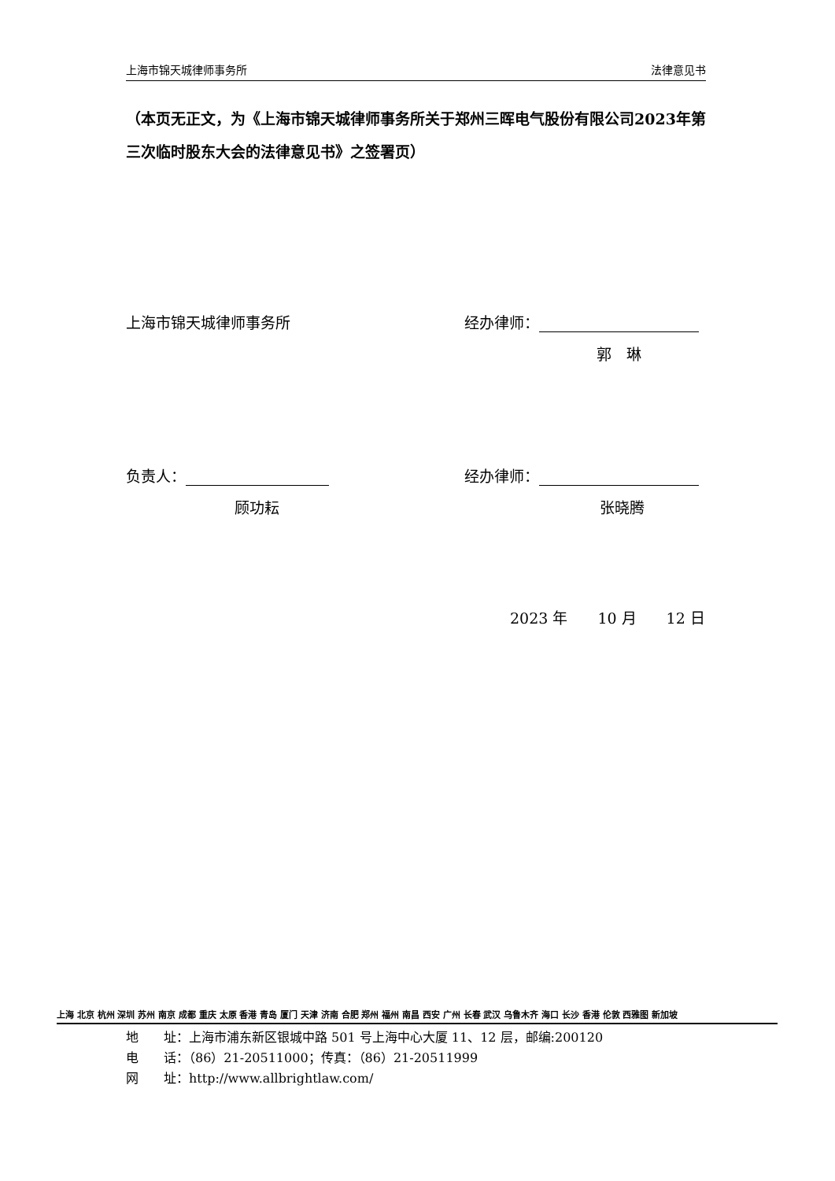上海市锦天城律师事务所 法律意见书
（本页无正文，为《上海市锦天城律师事务所关于郑州三晖电气股份有限公司2023年第三次临时股东大会的法律意见书》之签署页）
上海市锦天城律师事务所 经办律师：
郭　琳
负责人： 经办律师：
顾功耘 张晓腾
2023 年　　10 月　　12 日
上海 北京 杭州 深圳 苏州 南京 成都 重庆 太原 香港 青岛 厦门 天津 济南 合肥 郑州 福州 南昌 西安 广州 长春 武汉 乌鲁木齐 海口 长沙 香港 伦敦 西雅图 新加坡
地　　址：上海市浦东新区银城中路 501 号上海中心大厦 11、12 层，邮编:200120
电　　话：（86）21-20511000；传真：（86）21-20511999
网　　址：http://www.allbrightlaw.com/